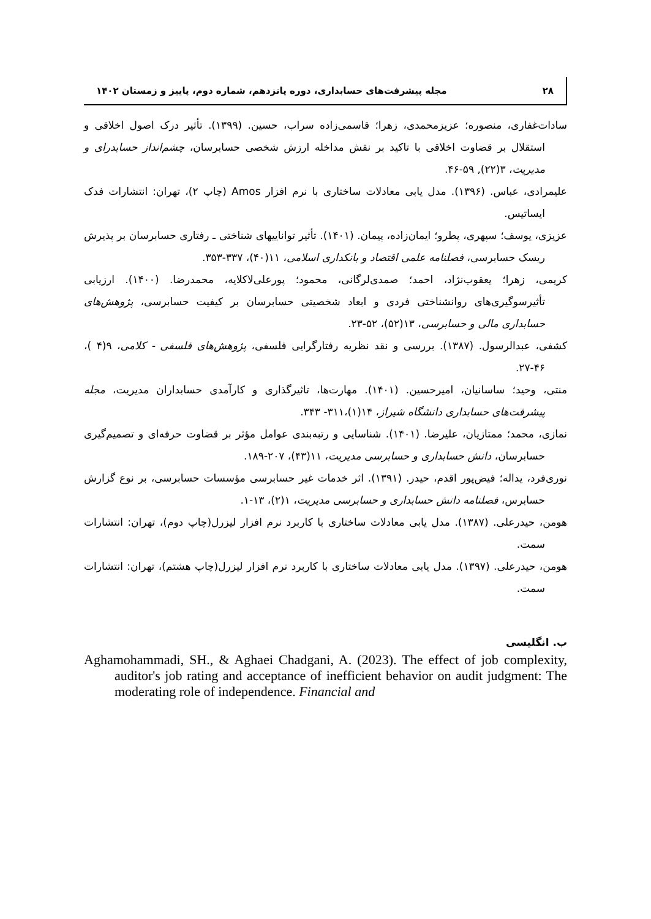۲۸ مجله پیشرفت‌های حسابداری، دوره پانزدهم، شماره دوم، پاییز و زمستان ۱۴۰۲
سادات‌غفاری، منصوره؛ عزیزمحمدی، زهرا؛ قاسمی‌زاده سراب، حسین. (۱۳۹۹). تأثیر درک اصول اخلاقی و استقلال بر قضاوت اخلاقی با تاکید بر نقش مداخله ارزش شخصی حسابرسان، چشم‌انداز حسابدرای و مدیریت، ۳(۲۲), ۵۹-۴۶.
علیمرادی، عباس. (۱۳۹۶). مدل یابی معادلات ساختاری با نرم افزار Amos (چاپ ۲)، تهران: انتشارات فدک ایساتیس.
عزیزی، یوسف؛ سپهری، پطرو؛ ایمان‌زاده، پیمان. (۱۴۰۱). تأثیر تواناییهای شناختی ـ رفتاری حسابرسان بر پذیرش ریسک حسابرسی، فصلنامه علمی اقتصاد و بانکداری اسلامی، ۱۱(۴۰)، ۳۳۷-۳۵۳.
کریمی، زهرا؛ یعقوب‌نژاد، احمد؛ صمدی‌لرگانی، محمود؛ پورعلی‌لاکلایه، محمدرضا. (۱۴۰۰). ارزیابی تأثیرسوگیری‌های روانشناختی فردی و ابعاد شخصیتی حسابرسان بر کیفیت حسابرسی، پژوهش‌های حسابداری مالی و حسابرسی، ۱۳(۵۲)، ۵۲-۲۳.
کشفی، عبدالرسول. (۱۳۸۷). بررسی و نقد نظریه رفتارگرایی فلسفی، پژوهش‌های فلسفی - کلامی، ۹(۴ )، ۴۶-۲۷.
منتی، وحید؛ ساسانیان، امیرحسین. (۱۴۰۱). مهارت‌ها، تاثیرگذاری و کارآمدی حسابداران مدیریت، مجله پیشرفت‌های حسابداری دانشگاه شیراز، ۱۴(۱)،۳۱۱- ۳۴۳.
نمازی، محمد؛ ممتازیان، علیرضا. (۱۴۰۱). شناسایی و رتبه‌بندی عوامل مؤثر بر قضاوت حرفه‌ای و تصمیم‌گیری حسابرسان، دانش حسابداری و حسابرسی مدیریت، ۱۱(۴۳)، ۲۰۷-۱۸۹.
نوری‌فرد، یداله؛ فیض‌پور اقدم، حیدر. (۱۳۹۱). اثر خدمات غیر حسابرسی مؤسسات حسابرسی، بر نوع گزارش حسابرس، فصلنامه دانش حسابداری و حسابرسی مدیریت، ۱(۲)، ۱۳-۱.
هومن، حیدرعلی. (۱۳۸۷). مدل یابی معادلات ساختاری با کاربرد نرم افزار لیزرل(چاپ دوم)، تهران: انتشارات سمت.
هومن، حیدرعلی. (۱۳۹۷). مدل یابی معادلات ساختاری با کاربرد نرم افزار لیزرل(چاپ هشتم)، تهران: انتشارات سمت.
ب. انگلیسی
Aghamohammadi, SH., & Aghaei Chadgani, A. (2023). The effect of job complexity, auditor's job rating and acceptance of inefficient behavior on audit judgment: The moderating role of independence. Financial and